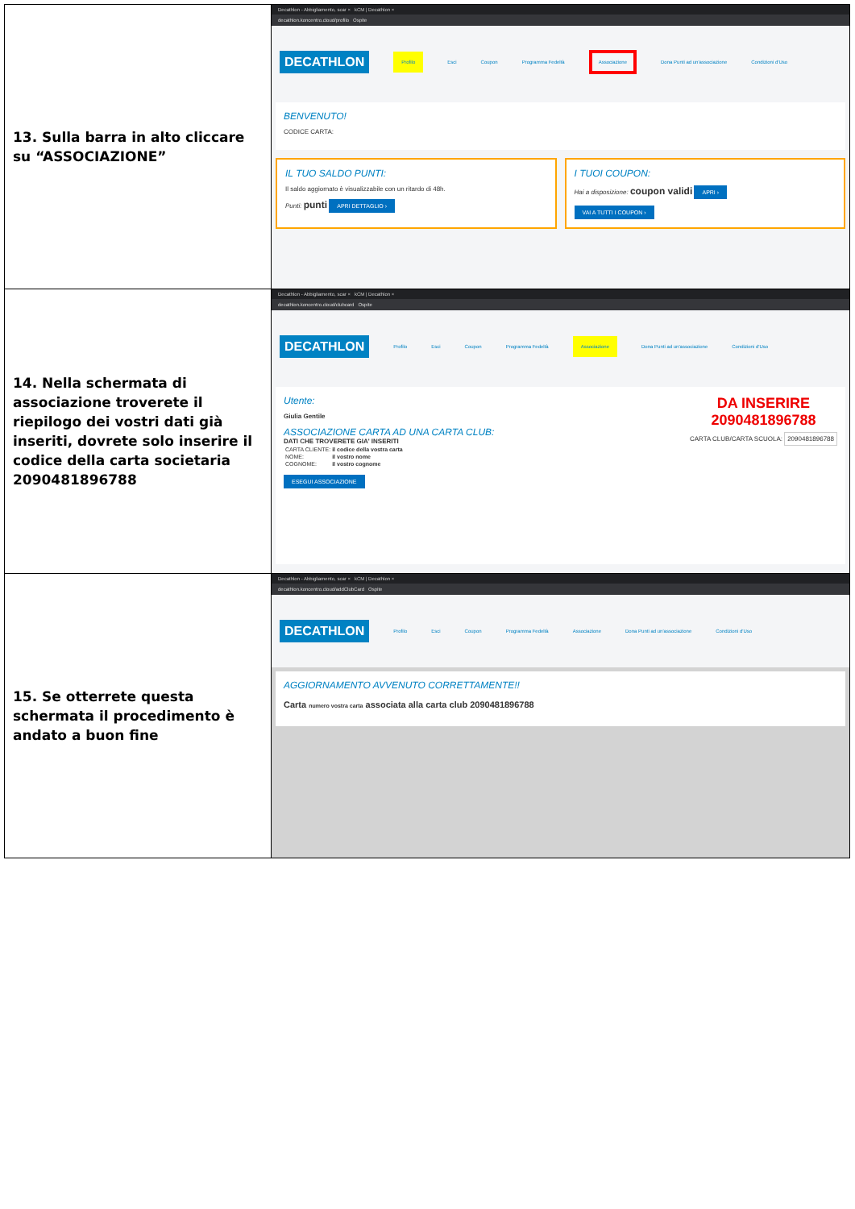| 13. Sulla barra in alto cliccare su “ASSOCIAZIONE” | Decathlon - Abbigliamento, scar × kCM / Decathlon × decathlon.koncentro.cloud/profilo Ospite DECATHLON Profilo Esci Coupon Programma Fedeltà Associazione Dona Punti ad un'associazione Condizioni d'Uso BENVENUTO! CODICE CARTA: IL TUO SALDO PUNTI: Il saldo aggiornato è visualizzabile con un ritardo di 48h. Punti: punti APRI DETTAGLIO › I TUOI COUPON: Hai a disposizione: coupon validi APRI › VAI A TUTTI I COUPON › |
| 14. Nella schermata di associazione troverete il riepilogo dei vostri dati già inseriti, dovrete solo inserire il codice della carta societaria 2090481896788 | Decathlon - Abbigliamento, scar × kCM / Decathlon × decathlon.koncentro.cloud/clubcard Ospite DECATHLON Profilo Esci Coupon Programma Fedeltà Associazione Dona Punti ad un'associazione Condizioni d'Uso Utente: Giulia Gentile ASSOCIAZIONE CARTA AD UNA CARTA CLUB: DATI CHE TROVERETE GIA' INSERITI / CARTA CLIENTE: / il codice della vostra carta / / NOME: / il vostro nome / / COGNOME: / il vostro cognome / ESEGUI ASSOCIAZIONE DA INSERIRE 2090481896788 CARTA CLUB/CARTA SCUOLA: 2090481896788 |
| 15. Se otterrete questa schermata il procedimento è andato a buon fine | Decathlon - Abbigliamento, scar × kCM / Decathlon × decathlon.koncentro.cloud/addClubCard Ospite DECATHLON Profilo Esci Coupon Programma Fedeltà Associazione Dona Punti ad un'associazione Condizioni d'Uso AGGIORNAMENTO AVVENUTO CORRETTAMENTE!! Carta numero vostra carta associata alla carta club 2090481896788 |